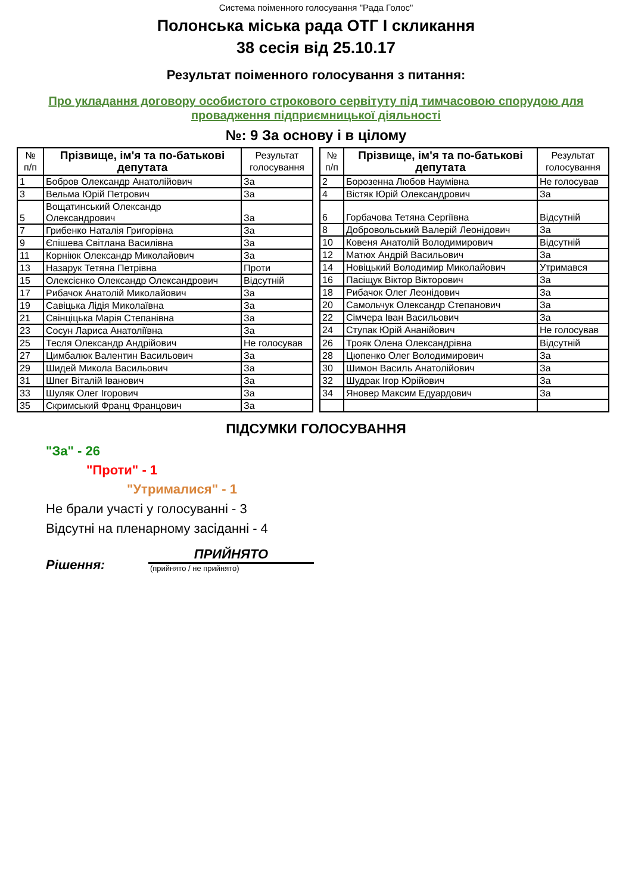Система поіменного голосування "Рада Голос"
Полонська міська рада ОТГ I скликання
38 сесія від 25.10.17
Результат поіменного голосування з питання:
Про укладання договору особистого строкового сервітуту під тимчасовою спорудою для
провадження підприємницької діяльності
№: 9 За основу і в цілому
| № п/п | Прізвище, ім'я та по-батькові депутата | Результат голосування |
| --- | --- | --- |
| 1 | Бобров Олександр Анатолійович | За |
| 3 | Вельма Юрій Петрович | За |
| 5 | Вощатинський Олександр Олександрович | За |
| 7 | Грибенко Наталія Григорівна | За |
| 9 | Єпішева Світлана Василівна | За |
| 11 | Корнiюк Олександр Миколайович | За |
| 13 | Назарук Тетяна Петрівна | Проти |
| 15 | Олексієнко Олександр Олександрович | Відсутній |
| 17 | Рибачок Анатолій Миколайович | За |
| 19 | Савіцька Лідія Миколаївна | За |
| 21 | Свінціцька Марія Степанівна | За |
| 23 | Сосун Лариса Анатоліївна | За |
| 25 | Тесля Олександр Андрійович | Не голосував |
| 27 | Цимбалюк Валентин Васильович | За |
| 29 | Шидей Микола Васильович | За |
| 31 | Шпег Віталій Іванович | За |
| 33 | Шуляк Олег Ігорович | За |
| 35 | Скримський Франц Францович | За |
| № п/п | Прізвище, ім'я та по-батькові депутата | Результат голосування |
| --- | --- | --- |
| 2 | Борозенна Любов Наумівна | Не голосував |
| 4 | Вістяк Юрій Олександрович | За |
| 6 | Горбачова Тетяна Сергіївна | Відсутній |
| 8 | Добровольський Валерій Леонідович | За |
| 10 | Ковеня Анатолій Володимирович | Відсутній |
| 12 | Матюх Андрій Васильович | За |
| 14 | Новіцький Володимир Миколайович | Утримався |
| 16 | Пасіщук Віктор Вікторович | За |
| 18 | Рибачок Олег Леонідович | За |
| 20 | Самольчук Олександр Степанович | За |
| 22 | Сімчера Іван Васильович | За |
| 24 | Ступак Юрій Ананійович | Не голосував |
| 26 | Трояк Олена Олександрівна | Відсутній |
| 28 | Цюпенко Олег Володимирович | За |
| 30 | Шимон Василь Анатолійович | За |
| 32 | Шудрак Ігор Юрійович | За |
| 34 | Яновер Максим Едуардович | За |
ПІДСУМКИ ГОЛОСУВАННЯ
"За" - 26
"Проти" - 1
"Утрималися" - 1
Не брали участі у голосуванні - 3
Відсутні на пленарному засіданні - 4
Рішення:
ПРИЙНЯТО
(прийнято / не прийнято)